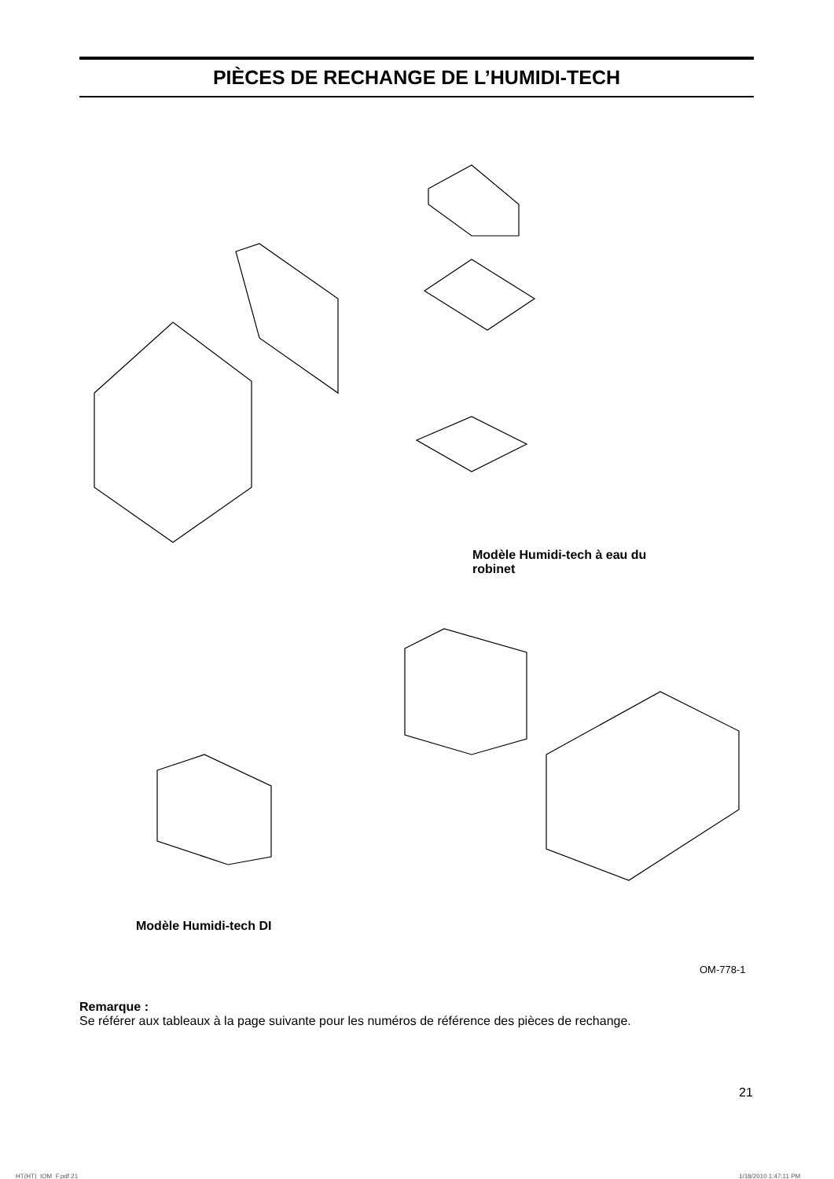PIÈCES DE RECHANGE DE L’HUMIDI-TECH
Modèle Humidi-tech à eau du
robinet
Modèle Humidi-tech DI
OM-778-1
Remarque :
Se référer aux tableaux à la page suivante pour les numéros de référence des pièces de rechange.
21
HT(HT)_IOM_F.pdf 21 1/18/2010 1:47:11 PM